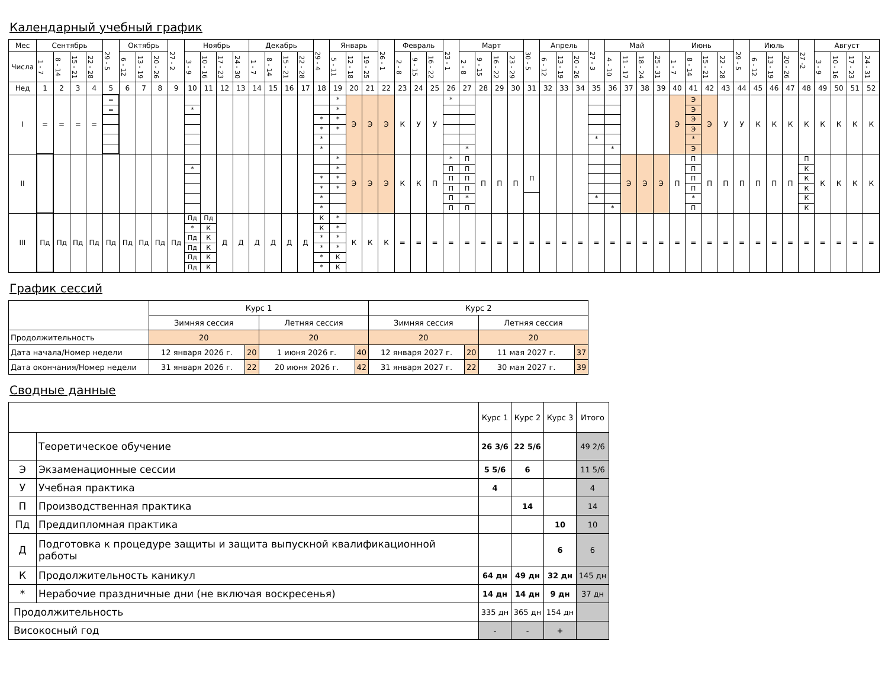Календарный учебный график
| Мес | Сентябрь | | | | 29 - 5 | Октябрь | | | 27 - 2 | Ноябрь | | | | Декабрь | | | | 29 - 4 | Январь | | | 26 - 1 | Февраль | | | 23 - 1 | Март | | | | 30 - 5 | Апрель | | | 27 - 3 | Май | | | | Июнь | | | | 29 - 5 | Июль | | | 27 -2 | Август | | | |
| Числа | 1 - 7 | 8 - 14 | 15 - 21 | 22 - 28 | | 6 - 12 | 13 - 19 | 20 - 26 | | 3 - 9 | 10 - 16 | 17 - 23 | 24 - 30 | 1 - 7 | 8 - 14 | 15 - 21 | 22 - 28 | | 5 - 11 | 12 - 18 | 19 - 25 | | 2 - 8 | 9 - 15 | 16 - 22 | | 2 - 8 | 9 - 15 | 16 - 22 | 23 - 29 | | 6 - 12 | 13 - 19 | 20 - 26 | | 4 - 10 | 11 - 17 | 18 - 24 | 25 - 31 | 1 - 7 | 8 - 14 | 15 - 21 | 22 - 28 | | 6 - 12 | 13 - 19 | 20 - 26 | | 3 - 9 | 10 - 16 | 17 - 23 | 24 - 31 |
| Нед | 1 | 2 | 3 | 4 | 5 | 6 | 7 | 8 | 9 | 10 | 11 | 12 | 13 | 14 | 15 | 16 | 17 | 18 | 19 | 20 | 21 | 22 | 23 | 24 | 25 | 26 | 27 | 28 | 29 | 30 | 31 | 32 | 33 | 34 | 35 | 36 | 37 | 38 | 39 | 40 | 41 | 42 | 43 | 44 | 45 | 46 | 47 | 48 | 49 | 50 | 51 | 52 |
| I | = | = | = | = | = = | | | | | * | | | | | | | | * * * * | * * * * | Э | Э | Э | К | У | У | * | * | | | | | | | | * | * | | | | Э | Э Э Э Э * Э | Э | У | У | К | К | К | К | К | К | К | К |
| II | | | | | | | | | | * | | | | | | | | * * * * | * * * * | Э | Э | Э | К | К | П | * П П П П П | П П П П * П | П | П | П | П | | | | * | * | Э | Э | Э | П | П П П П * П | П | П | П | П | П | П | П К К К К К | К | К | К | К |
| III | Пд | Пд | Пд | Пд | Пд | Пд | Пд | Пд | Пд | Пд * Пд Пд Пд Пд | Пд К К К К К | Д | Д | Д | Д | Д | Д | К К * * * * | * * * * К К | К | К | К | = | = | = | = | = | = | = | = | = | = | = | = | = | = | = | = | = | = | = | = | = | = | = | = | = | = | = | = | = | = |
График сессий
| | Курс 1 | | | | Курс 2 | | | |
| | Зимняя сессия | | Летняя сессия | | Зимняя сессия | | Летняя сессия | |
| Продолжительность | 20 | | 20 | | 20 | | 20 | |
| Дата начала/Номер недели | 12 января 2026 г. | 20 | 1 июня 2026 г. | 40 | 12 января 2027 г. | 20 | 11 мая 2027 г. | 37 |
| Дата окончания/Номер недели | 31 января 2026 г. | 22 | 20 июня 2026 г. | 42 | 31 января 2027 г. | 22 | 30 мая 2027 г. | 39 |
Сводные данные
| | | Курс 1 | Курс 2 | Курс 3 | Итого |
| | Теоретическое обучение | 26 3/6 | 22 5/6 | | 49 2/6 |
| Э | Экзаменационные сессии | 5 5/6 | 6 | | 11 5/6 |
| У | Учебная практика | 4 | | | 4 |
| П | Производственная практика | | 14 | | 14 |
| Пд | Преддипломная практика | | | 10 | 10 |
| Д | Подготовка к процедуре защиты и защита выпускной квалификационной работы | | | 6 | 6 |
| К | Продолжительность каникул | 64 дн | 49 дн | 32 дн | 145 дн |
| * | Нерабочие праздничные дни (не включая воскресенья) | 14 дн | 14 дн | 9 дн | 37 дн |
| Продолжительность | | 335 дн | 365 дн | 154 дн | |
| Високосный год | | - | - | + | |